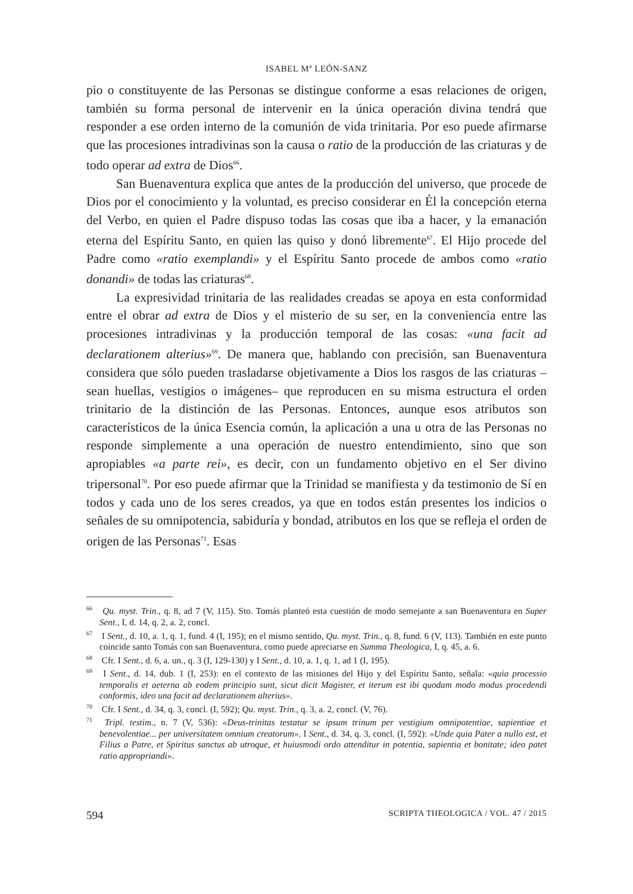ISABEL M<sup>a</sup> LEÓN-SANZ
pio o constituyente de las Personas se distingue conforme a esas relaciones de origen, también su forma personal de intervenir en la única operación divina tendrá que responder a ese orden interno de la comunión de vida trinitaria. Por eso puede afirmarse que las procesiones intradivinas son la causa o ratio de la producción de las criaturas y de todo operar ad extra de Dios<sup>66</sup>.
San Buenaventura explica que antes de la producción del universo, que procede de Dios por el conocimiento y la voluntad, es preciso considerar en Él la concepción eterna del Verbo, en quien el Padre dispuso todas las cosas que iba a hacer, y la emanación eterna del Espíritu Santo, en quien las quiso y donó libremente<sup>67</sup>. El Hijo procede del Padre como «ratio exemplandi» y el Espíritu Santo procede de ambos como «ratio donandi» de todas las criaturas<sup>68</sup>.
La expresividad trinitaria de las realidades creadas se apoya en esta conformidad entre el obrar ad extra de Dios y el misterio de su ser, en la conveniencia entre las procesiones intradivinas y la producción temporal de las cosas: «una facit ad declarationem alterius»<sup>69</sup>. De manera que, hablando con precisión, san Buenaventura considera que sólo pueden trasladarse objetivamente a Dios los rasgos de las criaturas –sean huellas, vestigios o imágenes– que reproducen en su misma estructura el orden trinitario de la distinción de las Personas. Entonces, aunque esos atributos son característicos de la única Esencia común, la aplicación a una u otra de las Personas no responde simplemente a una operación de nuestro entendimiento, sino que son apropiables «a parte rei», es decir, con un fundamento objetivo en el Ser divino tripersonal<sup>70</sup>. Por eso puede afirmar que la Trinidad se manifiesta y da testimonio de Sí en todos y cada uno de los seres creados, ya que en todos están presentes los indicios o señales de su omnipotencia, sabiduría y bondad, atributos en los que se refleja el orden de origen de las Personas<sup>71</sup>. Esas
<sup>66</sup> Qu. myst. Trin., q. 8, ad 7 (V, 115). Sto. Tomás planteó esta cuestión de modo semejante a san Buenaventura en Super Sent., I, d. 14, q. 2, a. 2, concl.
<sup>67</sup> I Sent., d. 10, a. 1, q. 1, fund. 4 (I, 195); en el mismo sentido, Qu. myst. Trin., q. 8, fund. 6 (V, 113). También en este punto coincide santo Tomás con san Buenaventura, como puede apreciarse en Summa Theologica, I, q. 45, a. 6.
<sup>68</sup> Cfr. I Sent., d. 6, a. un., q. 3 (I, 129-130) y I Sent., d. 10, a. 1, q. 1, ad 1 (I, 195).
<sup>69</sup> I Sent., d. 14, dub. 1 (I, 253): en el contexto de las misiones del Hijo y del Espíritu Santo, señala: «quia processio temporalis et aeterna ab eodem principio sunt, sicut dicit Magister, et iterum est ibi quodam modo modus procedendi conformis, ideo una facit ad declarationem alterius».
<sup>70</sup> Cfr. I Sent., d. 34, q. 3, concl. (I, 592); Qu. myst. Trin., q. 3, a. 2, concl. (V, 76).
<sup>71</sup> Tripl. testim., n. 7 (V, 536): «Deus-trinitas testatur se ipsum trinum per vestigium omnipotentiae, sapientiae et benevolentiae... per universitatem omnium creatorum». I Sent., d. 34, q. 3, concl. (I, 592): «Unde quia Pater a nullo est, et Filius a Patre, et Spiritus sanctus ab utroque, et huiusmodi ordo attenditur in potentia, sapientia et bonitate; ideo patet ratio appropriandi».
594 SCRIPTA THEOLOGICA / VOL. 47 / 2015